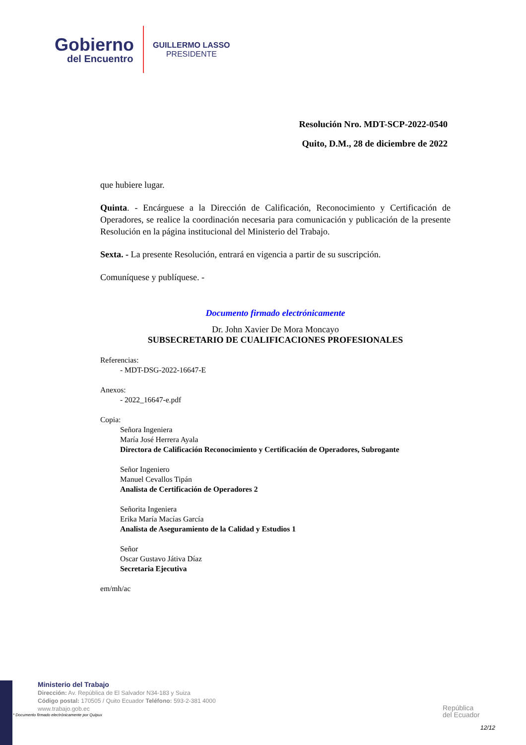Gobierno
del Encuentro
GUILLERMO LASSO
PRESIDENTE
Resolución Nro. MDT-SCP-2022-0540
Quito, D.M., 28 de diciembre de 2022
que hubiere lugar.
Quinta. - Encárguese a la Dirección de Calificación, Reconocimiento y Certificación de Operadores, se realice la coordinación necesaria para comunicación y publicación de la presente Resolución en la página institucional del Ministerio del Trabajo.
Sexta. - La presente Resolución, entrará en vigencia a partir de su suscripción.
Comuníquese y publíquese. -
Documento firmado electrónicamente
Dr. John Xavier De Mora Moncayo
SUBSECRETARIO DE CUALIFICACIONES PROFESIONALES
Referencias:
- MDT-DSG-2022-16647-E
Anexos:
- 2022_16647-e.pdf
Copia:
Señora Ingeniera
María José Herrera Ayala
Directora de Calificación Reconocimiento y Certificación de Operadores, Subrogante
Señor Ingeniero
Manuel Cevallos Tipán
Analista de Certificación de Operadores 2
Señorita Ingeniera
Erika María Macías García
Analista de Aseguramiento de la Calidad y Estudios 1
Señor
Oscar Gustavo Játiva Díaz
Secretaria Ejecutiva
em/mh/ac
Ministerio del Trabajo
Dirección: Av. República de El Salvador N34-183 y Suiza
Código postal: 170505 / Quito Ecuador Teléfono: 593-2-381 4000
www.trabajo.gob.ec
* Documento firmado electrónicamente por Quipux
República
del Ecuador
12/12